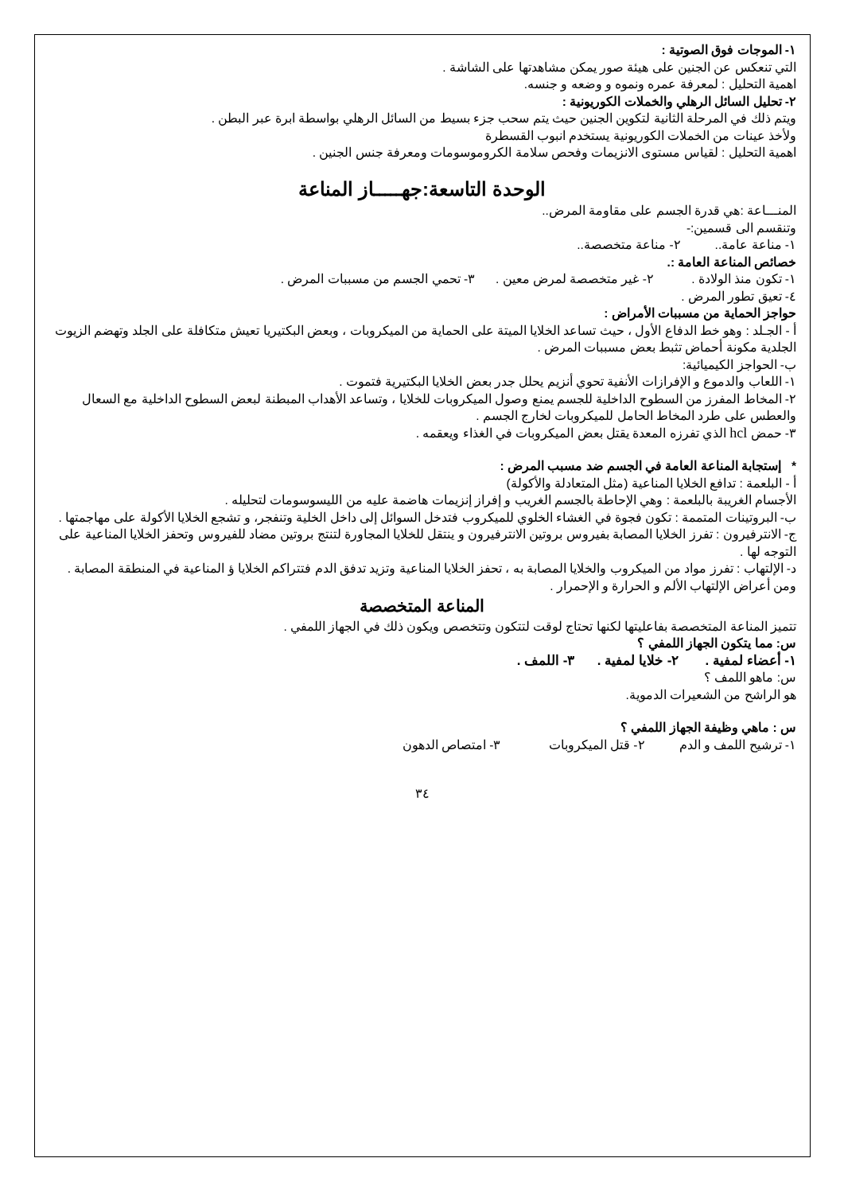١- الموجات فوق الصوتية :
التي تنعكس عن الجنين على هيئة صور يمكن مشاهدتها على الشاشة .
اهمية التحليل : لمعرفة عمره ونموه و وضعه و جنسه.
٢- تحليل السائل الرهلي والخملات الكوريونية :
ويتم ذلك في المرحلة الثانية لتكوين الجنين حيث يتم سحب جزء بسيط من السائل الرهلي بواسطة ابرة عبر البطن .
ولأخذ عينات من الخملات الكوريونية يستخدم انبوب القسطرة
اهمية التحليل : لقياس مستوى الانزيمات وفحص سلامة الكروموسومات ومعرفة جنس الجنين .
الوحدة التاسعة:جهـــــاز المناعة
المنـــاعة :هي قدرة الجسم على مقاومة المرض..
وتنقسم الى قسمين:-
١- مناعة عامة.. ٢- مناعة متخصصة..
خصائص المناعة العامة :.
١- تكون منذ الولادة . ٢- غير متخصصة لمرض معين . ٣- تحمي الجسم من مسببات المرض .
٤- تعيق تطور المرض .
حواجز الحماية من مسببات الأمراض :
أ - الجـلد : وهو خط الدفاع الأول ، حيث تساعد الخلايا الميتة على الحماية من الميكروبات ، وبعض البكتيريا تعيش متكافلة على الجلد وتهضم الزيوت الجلدية مكونة أحماض تثبط بعض مسببات المرض .
ب- الحواجز الكيميائية:
١- اللعاب والدموع و الإفرازات الأنفية تحوي أنزيم يحلل جدر بعض الخلايا البكتيرية فتموت .
٢- المخاط المفرز من السطوح الداخلية للجسم يمنع وصول الميكروبات للخلايا ، وتساعد الأهداب المبطنة لبعض السطوح الداخلية مع السعال والعطس على طرد المخاط الحامل للميكروبات لخارج الجسم .
٣- حمض hcl الذي تفرزه المعدة يقتل بعض الميكروبات في الغذاء ويعقمه .
* إستجابة المناعة العامة في الجسم ضد مسبب المرض :
أ - البلعمة : تدافع الخلايا المناعية (مثل المتعادلة والأكولة)
الأجسام الغريبة بالبلعمة : وهي الإحاطة بالجسم الغريب و إفراز إنزيمات هاضمة عليه من الليسوسومات لتحليله .
ب- البروتينات المتممة : تكون فجوة في الغشاء الخلوي للميكروب فتدخل السوائل إلى داخل الخلية وتنفجر، و تشجع الخلايا الأكولة على مهاجمتها .
ج- الانترفيرون : تفرز الخلايا المصابة بفيروس بروتين الانترفيرون و ينتقل للخلايا المجاورة لتنتج بروتين مضاد للفيروس وتحفز الخلايا المناعية على التوجه لها .
د- الإلتهاب : تفرز مواد من الميكروب والخلايا المصابة به ، تحفز الخلايا المناعية وتزيد تدفق الدم فتتراكم الخلايا ؤ المناعية في المنطقة المصابة .
ومن أعراض الإلتهاب الألم و الحرارة و الإحمرار .
المناعة المتخصصة
تتميز المناعة المتخصصة بفاعليتها لكنها تحتاج لوقت لتتكون وتتخصص ويكون ذلك في الجهاز اللمفي .
س: مما يتكون الجهاز اللمفي ؟
١- أعضاء لمفية . ٢- خلايا لمفية . ٣- اللمف .
س: ماهو اللمف ؟
هو الراشح من الشعيرات الدموية.
س : ماهي وظيفة الجهاز اللمفي ؟
١- ترشيح اللمف و الدم ٢- قتل الميكروبات ٣- امتصاص الدهون
٣٤